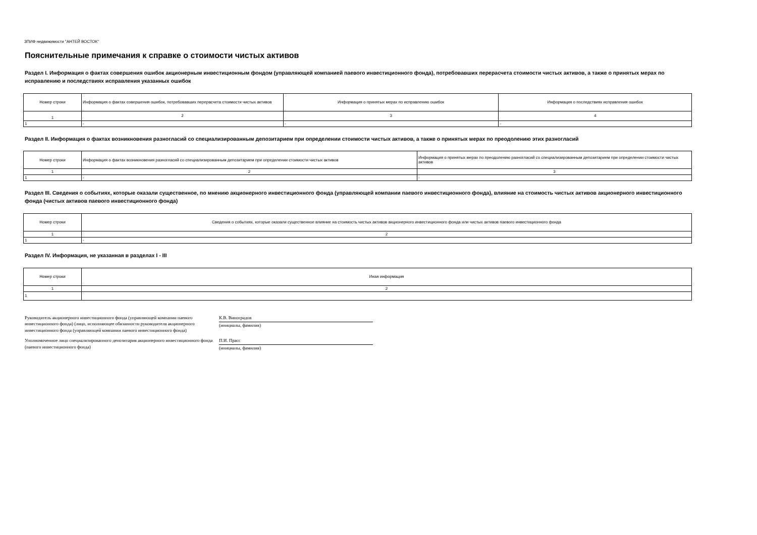ЗПИФ недвижимости "АНТЕЙ ВОСТОК"
Пояснительные примечания к справке о стоимости чистых активов
Раздел I. Информация о фактах совершения ошибок акционерным инвестиционным фондом (управляющей компанией паевого инвестиционного фонда), потребовавших перерасчета стоимости чистых активов, а также о принятых мерах по исправлению и последствиях исправления указанных ошибок
| Номер строки | Информация о фактах совершения ошибок, потребовавших перерасчета стоимости чистых активов | Информация о принятых мерах по исправлению ошибок | Информация о последствиях исправления ошибок |
| --- | --- | --- | --- |
| 1 | 2 | 3 | 4 |
| 1 | - | - | - |
Раздел II. Информация о фактах возникновения разногласий со специализированным депозитарием при определении стоимости чистых активов, а также о принятых мерах по преодолению этих разногласий
| Номер строки | Информация о фактах возникновения разногласий со специализированным депозитарием при определении стоимости чистых активов | Информация о принятых мерах по преодолению разногласий со специализированным депозитарием при определении стоимости чистых активов |
| --- | --- | --- |
| 1 | 2 | 3 |
| 1 | - | - |
Раздел III. Сведения о событиях, которые оказали существенное, по мнению акционерного инвестиционного фонда (управляющей компании паевого инвестиционного фонда), влияние на стоимость чистых активов акционерного инвестиционного фонда (чистых активов паевого инвестиционного фонда)
| Номер строки | Сведения о событиях, которые оказали существенное влияние на стоимость чистых активов акционерного инвестиционного фонда или чистых активов паевого инвестиционного фонда |
| --- | --- |
| 1 | 2 |
| 1 | - |
Раздел IV. Информация, не указанная в разделах I - III
| Номер строки | Иная информация |
| --- | --- |
| 1 | 2 |
| 1 | |
Руководитель акционерного инвестиционного фонда (управляющей компании паевого инвестиционного фонда) (лицо, исполняющее обязанности руководителя акционерного инвестиционного фонда (управляющей компании паевого инвестиционного фонда)
К.В. Виноградов
(инициалы, фамилия)
Уполномоченное лицо специализированного депозитария акционерного инвестиционного фонда (паевого инвестиционного фонда)
П.И. Прасс
(инициалы, фамилия)